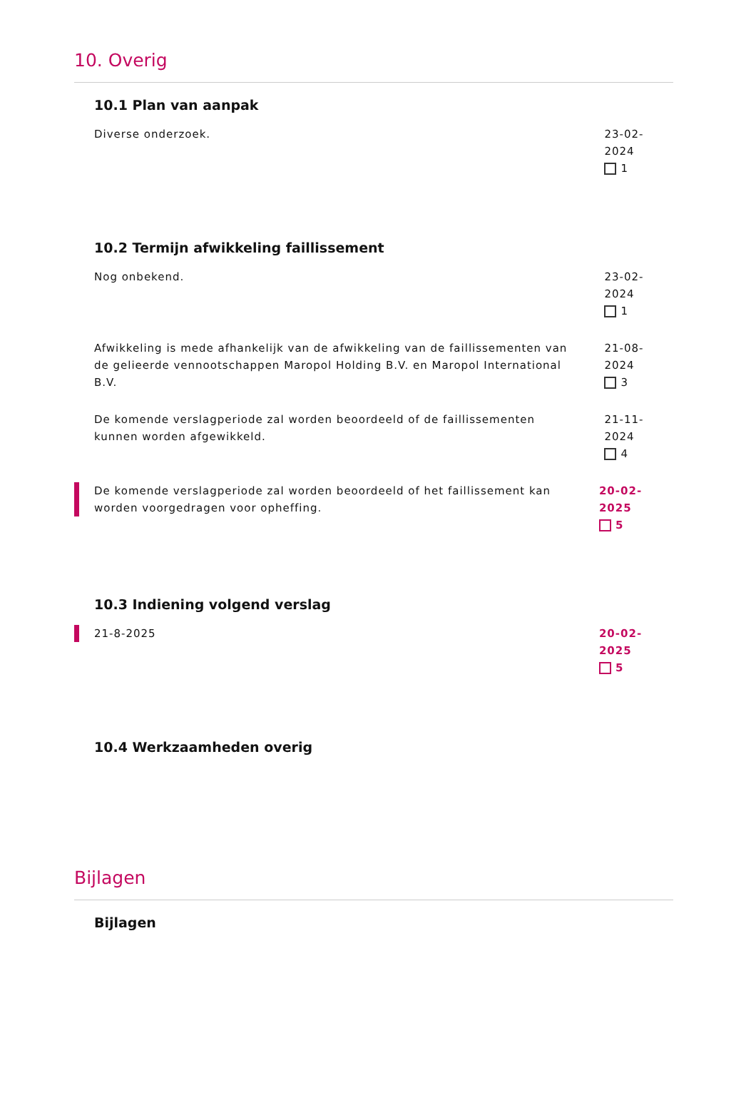10. Overig
10.1 Plan van aanpak
Diverse onderzoek. 23-02-2024
1
10.2 Termijn afwikkeling faillissement
Nog onbekend. 23-02-2024
1
Afwikkeling is mede afhankelijk van de afwikkeling van de faillissementen van de gelieerde vennootschappen Maropol Holding B.V. en Maropol International B.V.
21-08-2024
3
De komende verslagperiode zal worden beoordeeld of de faillissementen kunnen worden afgewikkeld.
21-11-2024
4
De komende verslagperiode zal worden beoordeeld of het faillissement kan worden voorgedragen voor opheffing.
20-02-2025
5
10.3 Indiening volgend verslag
21-8-2025 20-02-2025
5
10.4 Werkzaamheden overig
Bijlagen
Bijlagen